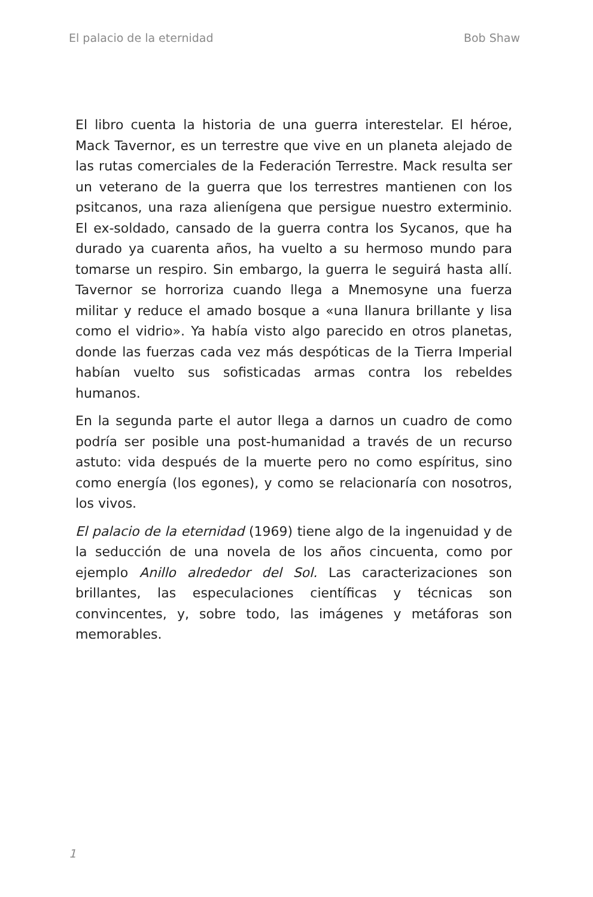El palacio de la eternidad Bob Shaw
El libro cuenta la historia de una guerra interestelar. El héroe, Mack Tavernor, es un terrestre que vive en un planeta alejado de las rutas comerciales de la Federación Terrestre. Mack resulta ser un veterano de la guerra que los terrestres mantienen con los psitcanos, una raza alienígena que persigue nuestro exterminio. El ex-soldado, cansado de la guerra contra los Sycanos, que ha durado ya cuarenta años, ha vuelto a su hermoso mundo para tomarse un respiro. Sin embargo, la guerra le seguirá hasta allí. Tavernor se horroriza cuando llega a Mnemosyne una fuerza militar y reduce el amado bosque a «una llanura brillante y lisa como el vidrio». Ya había visto algo parecido en otros planetas, donde las fuerzas cada vez más despóticas de la Tierra Imperial habían vuelto sus sofisticadas armas contra los rebeldes humanos.
En la segunda parte el autor llega a darnos un cuadro de como podría ser posible una post-humanidad a través de un recurso astuto: vida después de la muerte pero no como espíritus, sino como energía (los egones), y como se relacionaría con nosotros, los vivos.
El palacio de la eternidad (1969) tiene algo de la ingenuidad y de la seducción de una novela de los años cincuenta, como por ejemplo Anillo alrededor del Sol. Las caracterizaciones son brillantes, las especulaciones científicas y técnicas son convincentes, y, sobre todo, las imágenes y metáforas son memorables.
1